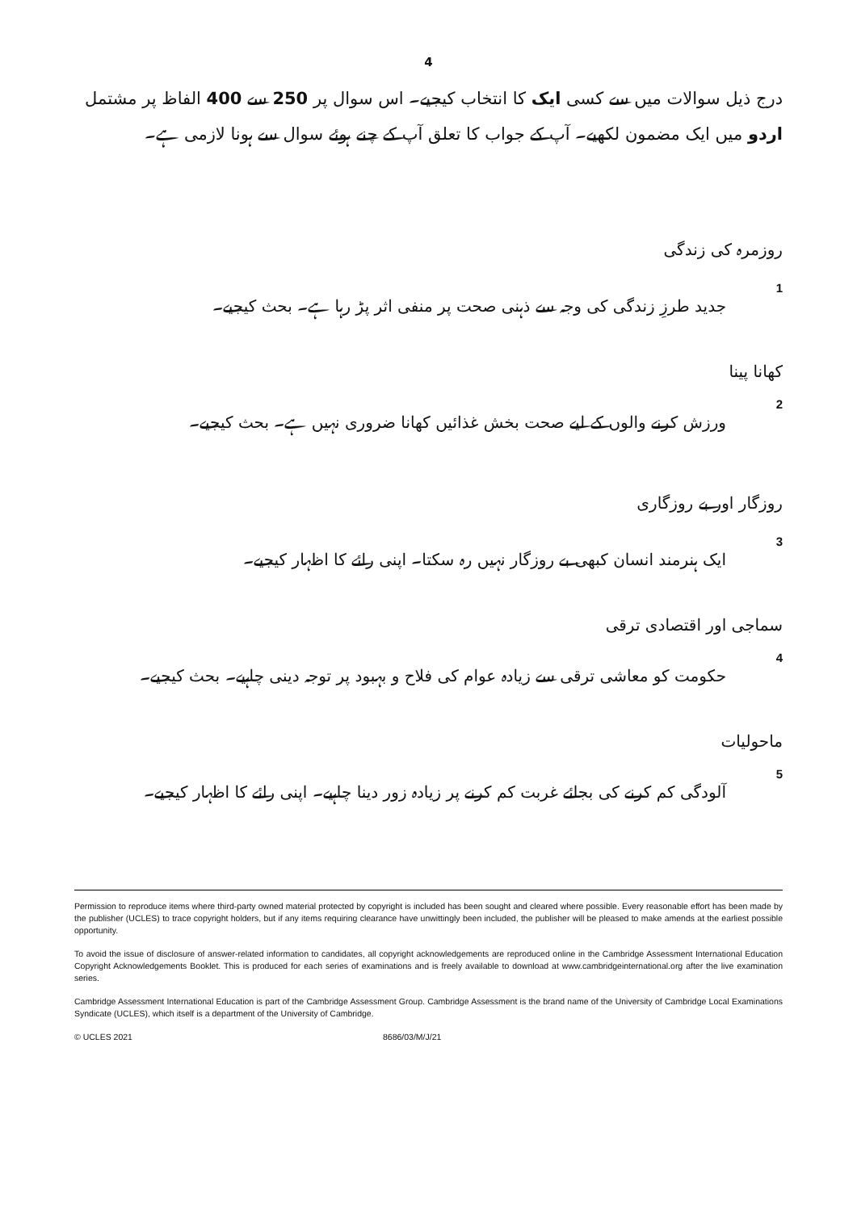4
درج ذیل سوالات میں سے کسی ایک کا انتخاب کیجیے۔ اس سوال پر 250 سے 400 الفاظ پر مشتمل اردو میں ایک مضمون لکھیے۔ آپ کے جواب کا تعلق آپ کے چنے ہوئے سوال سے ہونا لازمی ہے۔
روزمرہ کی زندگی
1 جدید طرزِ زندگی کی وجہ سے ذہنی صحت پر منفی اثر پڑ رہا ہے۔ بحث کیجیے۔
کھانا پینا
2 ورزش کرنے والوں کے لیے صحت بخش غذائیں کھانا ضروری نہیں ہے۔ بحث کیجیے۔
روزگار اور بے روزگاری
3 ایک ہنرمند انسان کبھی بے روزگار نہیں رہ سکتا۔ اپنی رائے کا اظہار کیجیے۔
سماجی اور اقتصادی ترقی
4 حکومت کو معاشی ترقی سے زیادہ عوام کی فلاح و بہبود پر توجہ دینی چاہیے۔ بحث کیجیے۔
ماحولیات
5 آلودگی کم کرنے کی بجائے غربت کم کرنے پر زیادہ زور دینا چاہیے۔ اپنی رائے کا اظہار کیجیے۔
Permission to reproduce items where third-party owned material protected by copyright is included has been sought and cleared where possible. Every reasonable effort has been made by the publisher (UCLES) to trace copyright holders, but if any items requiring clearance have unwittingly been included, the publisher will be pleased to make amends at the earliest possible opportunity.
To avoid the issue of disclosure of answer-related information to candidates, all copyright acknowledgements are reproduced online in the Cambridge Assessment International Education Copyright Acknowledgements Booklet. This is produced for each series of examinations and is freely available to download at www.cambridgeinternational.org after the live examination series.
Cambridge Assessment International Education is part of the Cambridge Assessment Group. Cambridge Assessment is the brand name of the University of Cambridge Local Examinations Syndicate (UCLES), which itself is a department of the University of Cambridge.
© UCLES 2021 8686/03/M/J/21